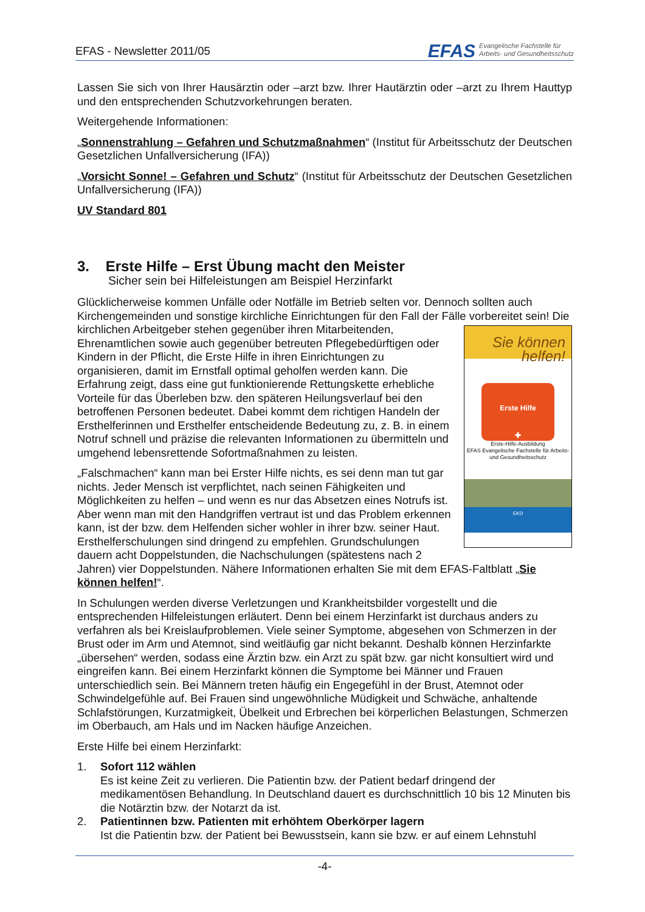EFAS - Newsletter 2011/05
EFAS Evangelische Fachstelle für
Arbeits- und Gesundheitsschutz
Lassen Sie sich von Ihrer Hausärztin oder –arzt bzw. Ihrer Hautärztin oder –arzt zu Ihrem Hauttyp und den entsprechenden Schutzvorkehrungen beraten.
Weitergehende Informationen:
„Sonnenstrahlung – Gefahren und Schutzmaßnahmen“ (Institut für Arbeitsschutz der Deutschen Gesetzlichen Unfallversicherung (IFA))
„Vorsicht Sonne! – Gefahren und Schutz“ (Institut für Arbeitsschutz der Deutschen Gesetzlichen Unfallversicherung (IFA))
UV Standard 801
3. Erste Hilfe – Erst Übung macht den Meister
Sicher sein bei Hilfeleistungen am Beispiel Herzinfarkt
Glücklicherweise kommen Unfälle oder Notfälle im Betrieb selten vor. Dennoch sollten auch Kirchengemeinden und sonstige kirchliche Einrichtungen für den Fall der Fälle vorbereitet Sie können helfen!
Erste Hilfe
✚
Erste-Hilfe-Ausbildung
EFAS Evangelische Fachstelle für Arbeits- und Gesundheitsschutz
EKD sein! Die kirchlichen Arbeitgeber stehen gegenüber ihren Mitarbeitenden, Ehrenamtlichen sowie auch gegenüber betreuten Pflegebedürftigen oder Kindern in der Pflicht, die Erste Hilfe in ihren Einrichtungen zu organisieren, damit im Ernstfall optimal geholfen werden kann. Die Erfahrung zeigt, dass eine gut funktionierende Rettungskette erhebliche Vorteile für das Überleben bzw. den späteren Heilungsverlauf bei den betroffenen Personen bedeutet. Dabei kommt dem richtigen Handeln der Ersthelferinnen und Ersthelfer entscheidende Bedeutung zu, z. B. in einem Notruf schnell und präzise die relevanten Informationen zu übermitteln und umgehend lebensrettende Sofortmaßnahmen zu leisten.
„Falschmachen“ kann man bei Erster Hilfe nichts, es sei denn man tut gar nichts. Jeder Mensch ist verpflichtet, nach seinen Fähigkeiten und Möglichkeiten zu helfen – und wenn es nur das Absetzen eines Notrufs ist. Aber wenn man mit den Handgriffen vertraut ist und das Problem erkennen kann, ist der bzw. dem Helfenden sicher wohler in ihrer bzw. seiner Haut. Ersthelferschulungen sind dringend zu empfehlen. Grundschulungen dauern acht Doppelstunden, die Nachschulungen (spätestens nach 2 Jahren) vier Doppelstunden. Nähere Informationen erhalten Sie mit dem EFAS-Faltblatt „Sie können helfen!“.
In Schulungen werden diverse Verletzungen und Krankheitsbilder vorgestellt und die entsprechenden Hilfeleistungen erläutert. Denn bei einem Herzinfarkt ist durchaus anders zu verfahren als bei Kreislaufproblemen. Viele seiner Symptome, abgesehen von Schmerzen in der Brust oder im Arm und Atemnot, sind weitläufig gar nicht bekannt. Deshalb können Herzinfarkte „übersehen“ werden, sodass eine Ärztin bzw. ein Arzt zu spät bzw. gar nicht konsultiert wird und eingreifen kann. Bei einem Herzinfarkt können die Symptome bei Männer und Frauen unterschiedlich sein. Bei Männern treten häufig ein Engegefühl in der Brust, Atemnot oder Schwindelgefühle auf. Bei Frauen sind ungewöhnliche Müdigkeit und Schwäche, anhaltende Schlafstörungen, Kurzatmigkeit, Übelkeit und Erbrechen bei körperlichen Belastungen, Schmerzen im Oberbauch, am Hals und im Nacken häufige Anzeichen.
Erste Hilfe bei einem Herzinfarkt:
1. Sofort 112 wählen
Es ist keine Zeit zu verlieren. Die Patientin bzw. der Patient bedarf dringend der medikamentösen Behandlung. In Deutschland dauert es durchschnittlich 10 bis 12 Minuten bis die Notärztin bzw. der Notarzt da ist.
2. Patientinnen bzw. Patienten mit erhöhtem Oberkörper lagern
Ist die Patientin bzw. der Patient bei Bewusstsein, kann sie bzw. er auf einem Lehnstuhl
-4-